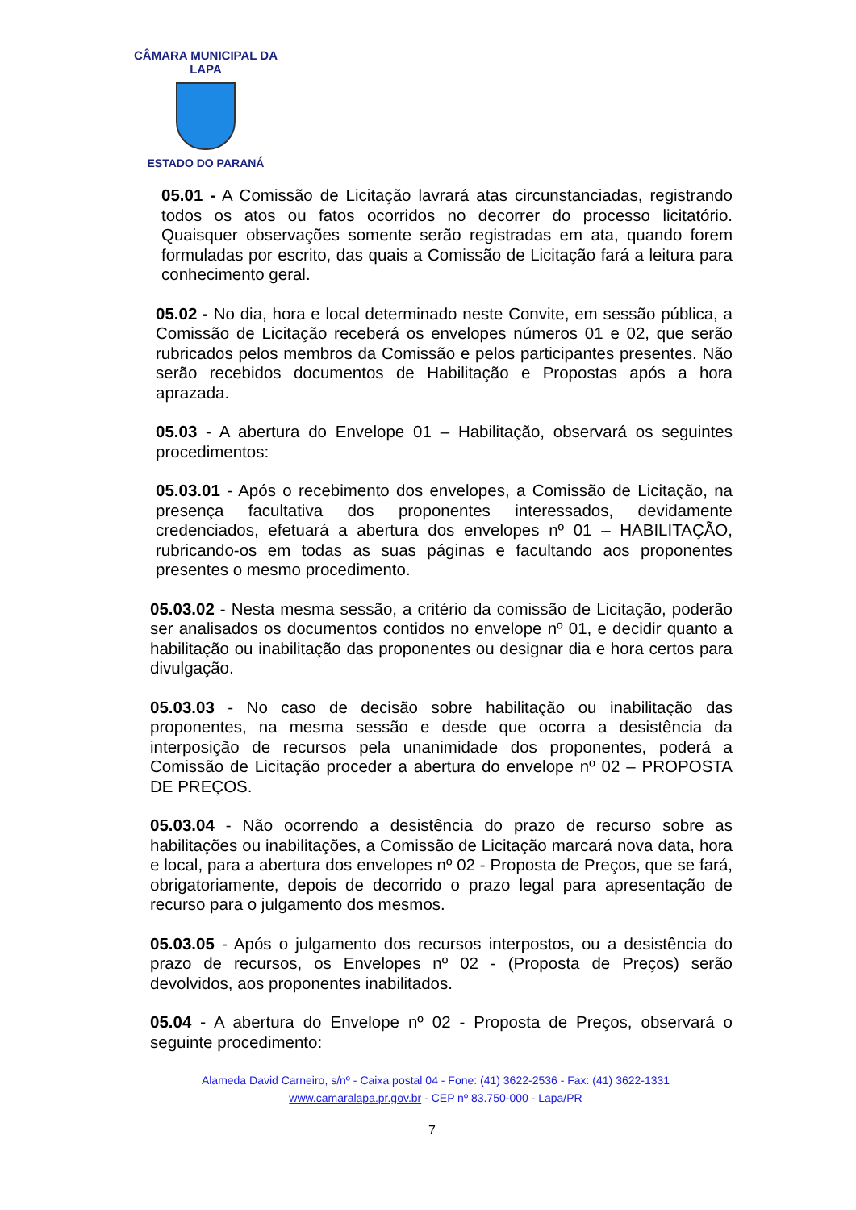CÂMARA MUNICIPAL DA LAPA
ESTADO DO PARANÁ
05.01 - A Comissão de Licitação lavrará atas circunstanciadas, registrando todos os atos ou fatos ocorridos no decorrer do processo licitatório. Quaisquer observações somente serão registradas em ata, quando forem formuladas por escrito, das quais a Comissão de Licitação fará a leitura para conhecimento geral.
05.02 - No dia, hora e local determinado neste Convite, em sessão pública, a Comissão de Licitação receberá os envelopes números 01 e 02, que serão rubricados pelos membros da Comissão e pelos participantes presentes. Não serão recebidos documentos de Habilitação e Propostas após a hora aprazada.
05.03 - A abertura do Envelope 01 – Habilitação, observará os seguintes procedimentos:
05.03.01 - Após o recebimento dos envelopes, a Comissão de Licitação, na presença facultativa dos proponentes interessados, devidamente credenciados, efetuará a abertura dos envelopes nº 01 – HABILITAÇÃO, rubricando-os em todas as suas páginas e facultando aos proponentes presentes o mesmo procedimento.
05.03.02 - Nesta mesma sessão, a critério da comissão de Licitação, poderão ser analisados os documentos contidos no envelope nº 01, e decidir quanto a habilitação ou inabilitação das proponentes ou designar dia e hora certos para divulgação.
05.03.03 - No caso de decisão sobre habilitação ou inabilitação das proponentes, na mesma sessão e desde que ocorra a desistência da interposição de recursos pela unanimidade dos proponentes, poderá a Comissão de Licitação proceder a abertura do envelope nº 02 – PROPOSTA DE PREÇOS.
05.03.04 - Não ocorrendo a desistência do prazo de recurso sobre as habilitações ou inabilitações, a Comissão de Licitação marcará nova data, hora e local, para a abertura dos envelopes nº 02 - Proposta de Preços, que se fará, obrigatoriamente, depois de decorrido o prazo legal para apresentação de recurso para o julgamento dos mesmos.
05.03.05 - Após o julgamento dos recursos interpostos, ou a desistência do prazo de recursos, os Envelopes nº 02 - (Proposta de Preços) serão devolvidos, aos proponentes inabilitados.
05.04 - A abertura do Envelope nº 02 - Proposta de Preços, observará o seguinte procedimento:
Alameda David Carneiro, s/nº - Caixa postal 04 - Fone: (41) 3622-2536 - Fax: (41) 3622-1331
www.camaralapa.pr.gov.br - CEP nº 83.750-000 - Lapa/PR
7